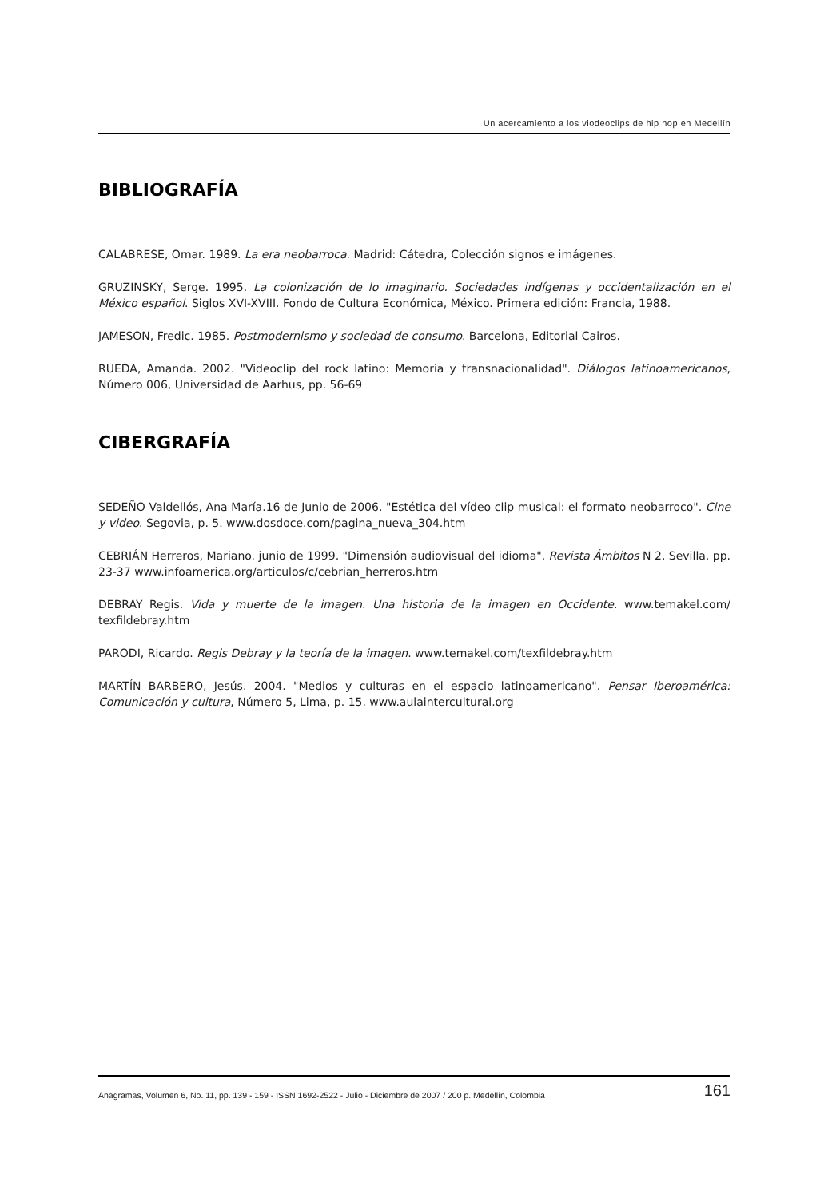Un acercamiento a los viodeoclips de hip hop en Medellín
BIBLIOGRAFÍA
CALABRESE, Omar. 1989. La era neobarroca. Madrid: Cátedra, Colección signos e imágenes.
GRUZINSKY, Serge. 1995. La colonización de lo imaginario. Sociedades indígenas y occidentalización en el México español. Siglos XVI-XVIII. Fondo de Cultura Económica, México. Primera edición: Francia, 1988.
JAMESON, Fredic. 1985. Postmodernismo y sociedad de consumo. Barcelona, Editorial Cairos.
RUEDA, Amanda. 2002. "Videoclip del rock latino: Memoria y transnacionalidad". Diálogos latinoamericanos, Número 006, Universidad de Aarhus, pp. 56-69
CIBERGRAFÍA
SEDEÑO Valdellós, Ana María.16 de Junio de 2006. "Estética del vídeo clip musical: el formato neobarroco". Cine y video. Segovia, p. 5. www.dosdoce.com/pagina_nueva_304.htm
CEBRIÁN Herreros, Mariano. junio de 1999. "Dimensión audiovisual del idioma". Revista Ámbitos N 2. Sevilla, pp. 23-37 www.infoamerica.org/articulos/c/cebrian_herreros.htm
DEBRAY Regis. Vida y muerte de la imagen. Una historia de la imagen en Occidente. www.temakel.com/ texfildebray.htm
PARODI, Ricardo. Regis Debray y la teoría de la imagen. www.temakel.com/texfildebray.htm
MARTÍN BARBERO, Jesús. 2004. "Medios y culturas en el espacio latinoamericano". Pensar Iberoamérica: Comunicación y cultura, Número 5, Lima, p. 15. www.aulaintercultural.org
Anagramas, Volumen 6, No. 11, pp. 139 - 159 - ISSN 1692-2522 - Julio - Diciembre de 2007 / 200 p. Medellín, Colombia 161